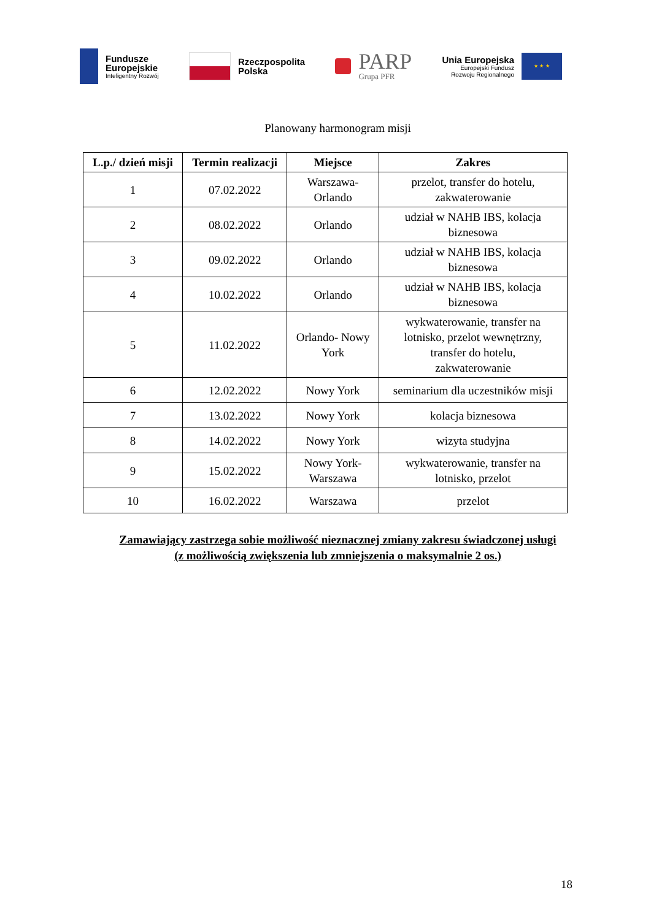Fundusze
Europejskie
Inteligentny Rozwój
Rzeczpospolita
Polska
PARP
Grupa PFR
Unia Europejska
Europejski Fundusz
Rozwoju Regionalnego
★ ★ ★
Planowany harmonogram misji
| L.p./ dzień misji | Termin realizacji | Miejsce | Zakres |
| --- | --- | --- | --- |
| 1 | 07.02.2022 | Warszawa- Orlando | przelot, transfer do hotelu, zakwaterowanie |
| 2 | 08.02.2022 | Orlando | udział w NAHB IBS, kolacja biznesowa |
| 3 | 09.02.2022 | Orlando | udział w NAHB IBS, kolacja biznesowa |
| 4 | 10.02.2022 | Orlando | udział w NAHB IBS, kolacja biznesowa |
| 5 | 11.02.2022 | Orlando- Nowy York | wykwaterowanie, transfer na lotnisko, przelot wewnętrzny, transfer do hotelu, zakwaterowanie |
| 6 | 12.02.2022 | Nowy York | seminarium dla uczestników misji |
| 7 | 13.02.2022 | Nowy York | kolacja biznesowa |
| 8 | 14.02.2022 | Nowy York | wizyta studyjna |
| 9 | 15.02.2022 | Nowy York- Warszawa | wykwaterowanie, transfer na lotnisko, przelot |
| 10 | 16.02.2022 | Warszawa | przelot |
Zamawiający zastrzega sobie możliwość nieznacznej zmiany zakresu świadczonej usługi
(z możliwością zwiększenia lub zmniejszenia o maksymalnie 2 os.)
18